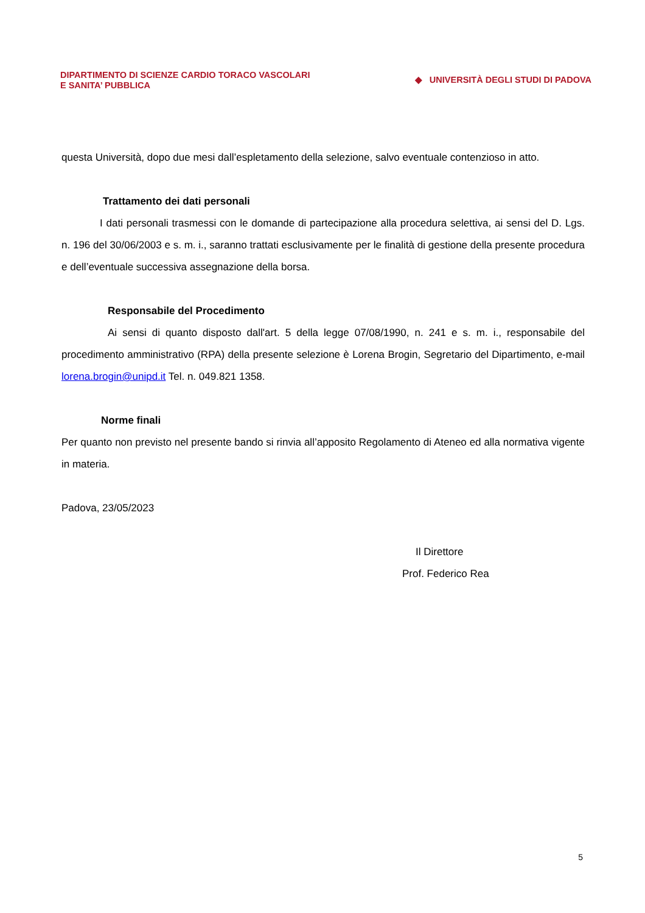DIPARTIMENTO DI SCIENZE CARDIO TORACO VASCOLARI
E SANITA’ PUBBLICA
◆ UNIVERSITÀ DEGLI STUDI DI PADOVA
questa Università, dopo due mesi dall’espletamento della selezione, salvo eventuale contenzioso in atto.
Trattamento dei dati personali
I dati personali trasmessi con le domande di partecipazione alla procedura selettiva, ai sensi del D. Lgs. n. 196 del 30/06/2003 e s. m. i., saranno trattati esclusivamente per le finalità di gestione della presente procedura e dell’eventuale successiva assegnazione della borsa.
Responsabile del Procedimento
Ai sensi di quanto disposto dall'art. 5 della legge 07/08/1990, n. 241 e s. m. i., responsabile del procedimento amministrativo (RPA) della presente selezione è Lorena Brogin, Segretario del Dipartimento, e-mail lorena.brogin@unipd.it Tel. n. 049.821 1358.
Norme finali
Per quanto non previsto nel presente bando si rinvia all’apposito Regolamento di Ateneo ed alla normativa vigente in materia.
Padova, 23/05/2023
Il Direttore
Prof. Federico Rea
5